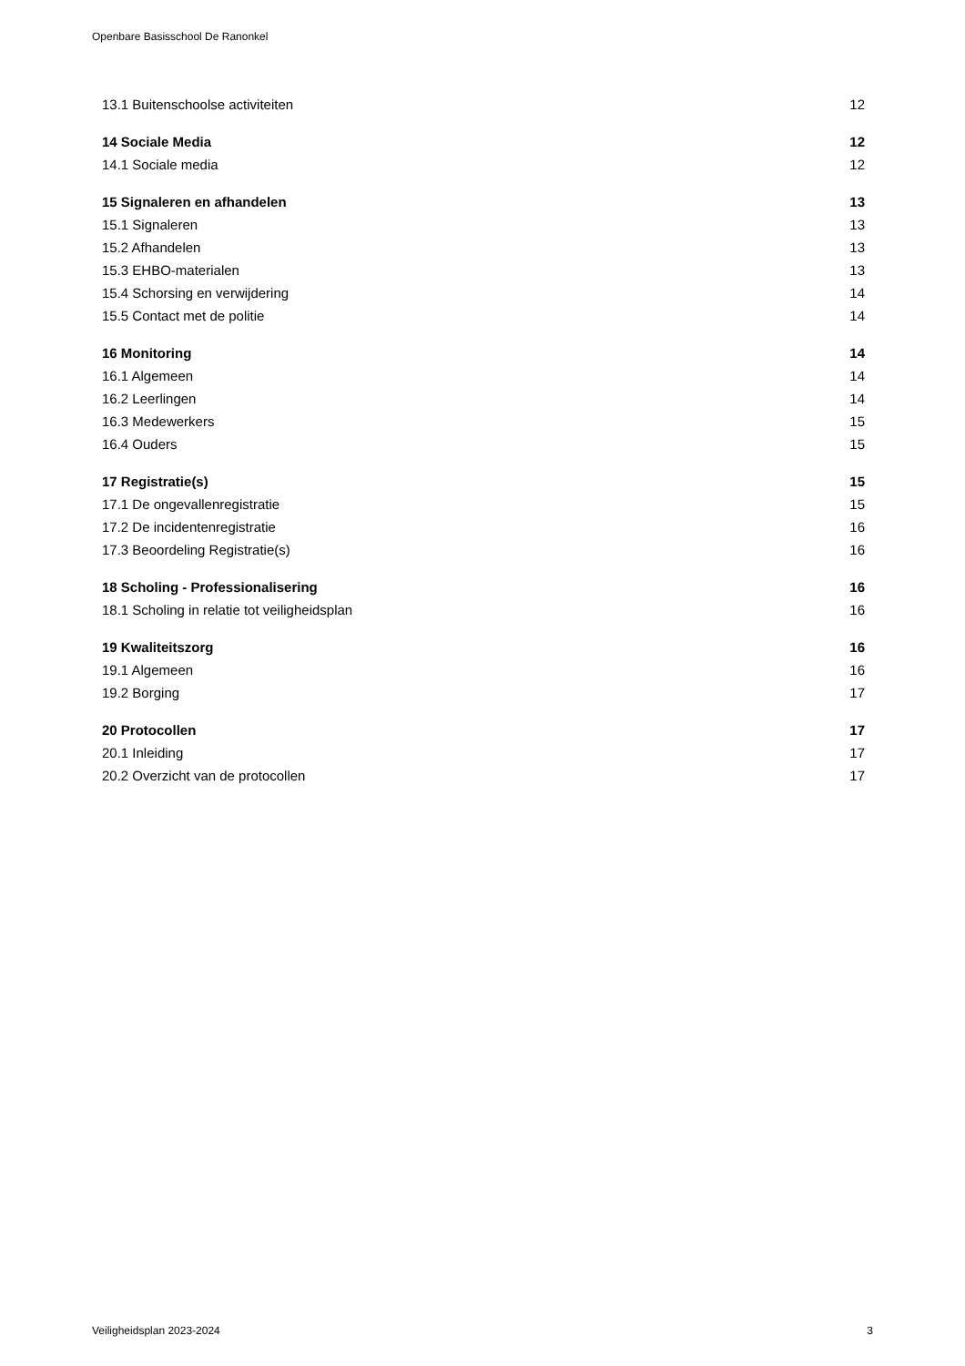Openbare Basisschool De Ranonkel
| 13.1 Buitenschoolse activiteiten | 12 |
| 14 Sociale Media | 12 |
| 14.1 Sociale media | 12 |
| 15 Signaleren en afhandelen | 13 |
| 15.1 Signaleren | 13 |
| 15.2 Afhandelen | 13 |
| 15.3 EHBO-materialen | 13 |
| 15.4 Schorsing en verwijdering | 14 |
| 15.5 Contact met de politie | 14 |
| 16 Monitoring | 14 |
| 16.1 Algemeen | 14 |
| 16.2 Leerlingen | 14 |
| 16.3 Medewerkers | 15 |
| 16.4 Ouders | 15 |
| 17 Registratie(s) | 15 |
| 17.1 De ongevallenregistratie | 15 |
| 17.2 De incidentenregistratie | 16 |
| 17.3 Beoordeling Registratie(s) | 16 |
| 18 Scholing - Professionalisering | 16 |
| 18.1 Scholing in relatie tot veiligheidsplan | 16 |
| 19 Kwaliteitszorg | 16 |
| 19.1 Algemeen | 16 |
| 19.2 Borging | 17 |
| 20 Protocollen | 17 |
| 20.1 Inleiding | 17 |
| 20.2 Overzicht van de protocollen | 17 |
Veiligheidsplan 2023-2024 3